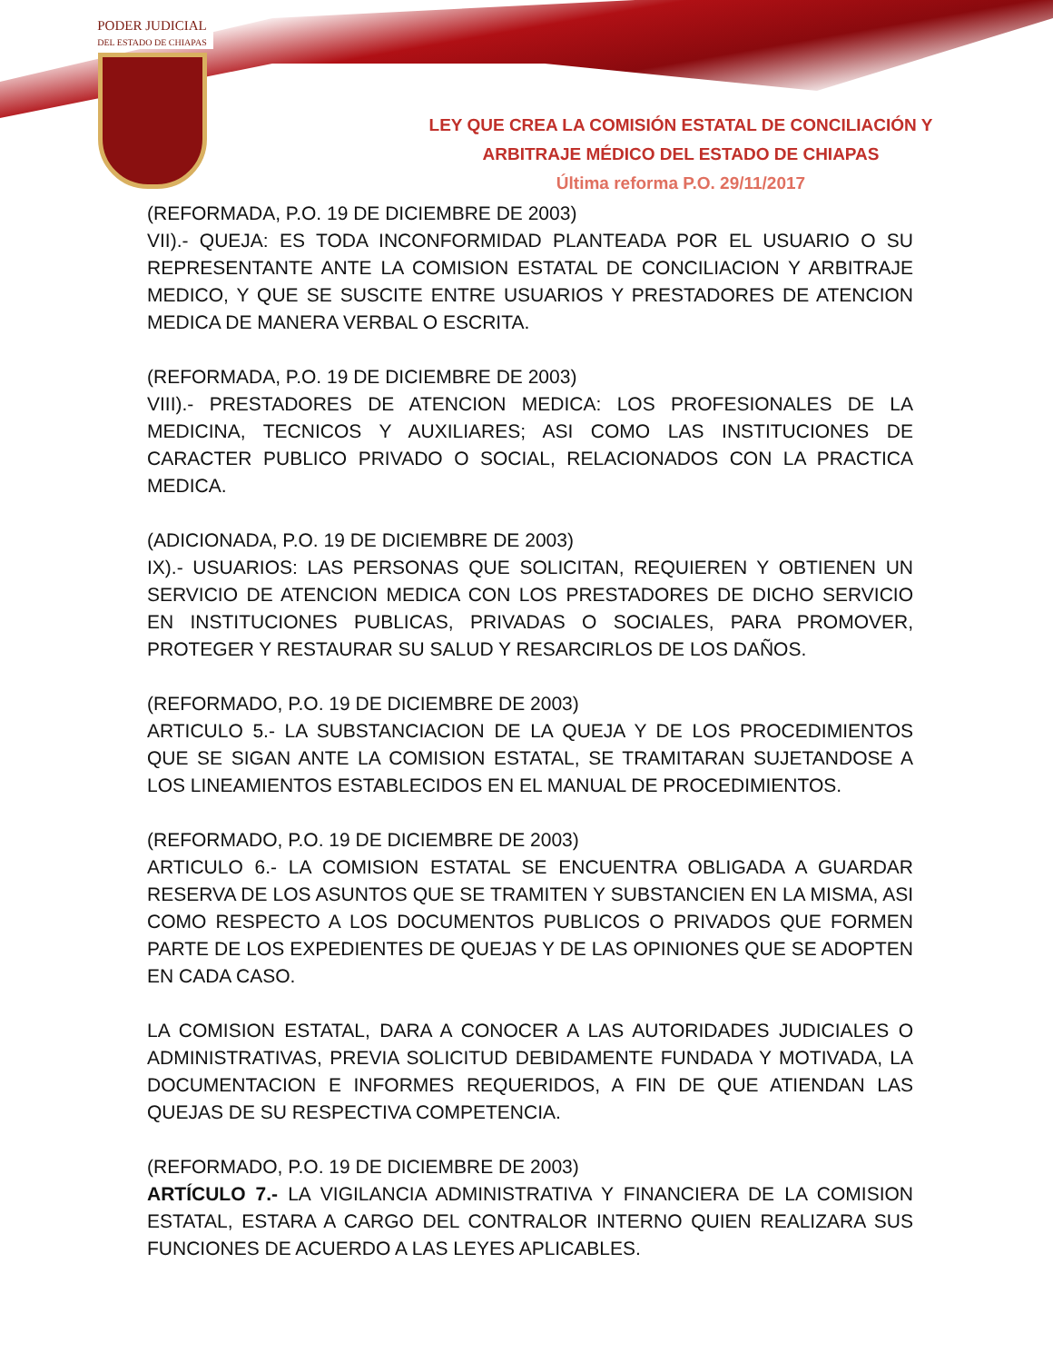PODER JUDICIAL
DEL ESTADO DE CHIAPAS
LEY QUE CREA LA COMISIÓN ESTATAL DE CONCILIACIÓN Y
ARBITRAJE MÉDICO DEL ESTADO DE CHIAPAS
Última reforma P.O. 29/11/2017
(REFORMADA, P.O. 19 DE DICIEMBRE DE 2003)
VII).- QUEJA: ES TODA INCONFORMIDAD PLANTEADA POR EL USUARIO O SU REPRESENTANTE ANTE LA COMISION ESTATAL DE CONCILIACION Y ARBITRAJE MEDICO, Y QUE SE SUSCITE ENTRE USUARIOS Y PRESTADORES DE ATENCION MEDICA DE MANERA VERBAL O ESCRITA.
(REFORMADA, P.O. 19 DE DICIEMBRE DE 2003)
VIII).- PRESTADORES DE ATENCION MEDICA: LOS PROFESIONALES DE LA MEDICINA, TECNICOS Y AUXILIARES; ASI COMO LAS INSTITUCIONES DE CARACTER PUBLICO PRIVADO O SOCIAL, RELACIONADOS CON LA PRACTICA MEDICA.
(ADICIONADA, P.O. 19 DE DICIEMBRE DE 2003)
IX).- USUARIOS: LAS PERSONAS QUE SOLICITAN, REQUIEREN Y OBTIENEN UN SERVICIO DE ATENCION MEDICA CON LOS PRESTADORES DE DICHO SERVICIO EN INSTITUCIONES PUBLICAS, PRIVADAS O SOCIALES, PARA PROMOVER, PROTEGER Y RESTAURAR SU SALUD Y RESARCIRLOS DE LOS DAÑOS.
(REFORMADO, P.O. 19 DE DICIEMBRE DE 2003)
ARTICULO 5.- LA SUBSTANCIACION DE LA QUEJA Y DE LOS PROCEDIMIENTOS QUE SE SIGAN ANTE LA COMISION ESTATAL, SE TRAMITARAN SUJETANDOSE A LOS LINEAMIENTOS ESTABLECIDOS EN EL MANUAL DE PROCEDIMIENTOS.
(REFORMADO, P.O. 19 DE DICIEMBRE DE 2003)
ARTICULO 6.- LA COMISION ESTATAL SE ENCUENTRA OBLIGADA A GUARDAR RESERVA DE LOS ASUNTOS QUE SE TRAMITEN Y SUBSTANCIEN EN LA MISMA, ASI COMO RESPECTO A LOS DOCUMENTOS PUBLICOS O PRIVADOS QUE FORMEN PARTE DE LOS EXPEDIENTES DE QUEJAS Y DE LAS OPINIONES QUE SE ADOPTEN EN CADA CASO.
LA COMISION ESTATAL, DARA A CONOCER A LAS AUTORIDADES JUDICIALES O ADMINISTRATIVAS, PREVIA SOLICITUD DEBIDAMENTE FUNDADA Y MOTIVADA, LA DOCUMENTACION E INFORMES REQUERIDOS, A FIN DE QUE ATIENDAN LAS QUEJAS DE SU RESPECTIVA COMPETENCIA.
(REFORMADO, P.O. 19 DE DICIEMBRE DE 2003)
ARTÍCULO 7.- LA VIGILANCIA ADMINISTRATIVA Y FINANCIERA DE LA COMISION ESTATAL, ESTARA A CARGO DEL CONTRALOR INTERNO QUIEN REALIZARA SUS FUNCIONES DE ACUERDO A LAS LEYES APLICABLES.